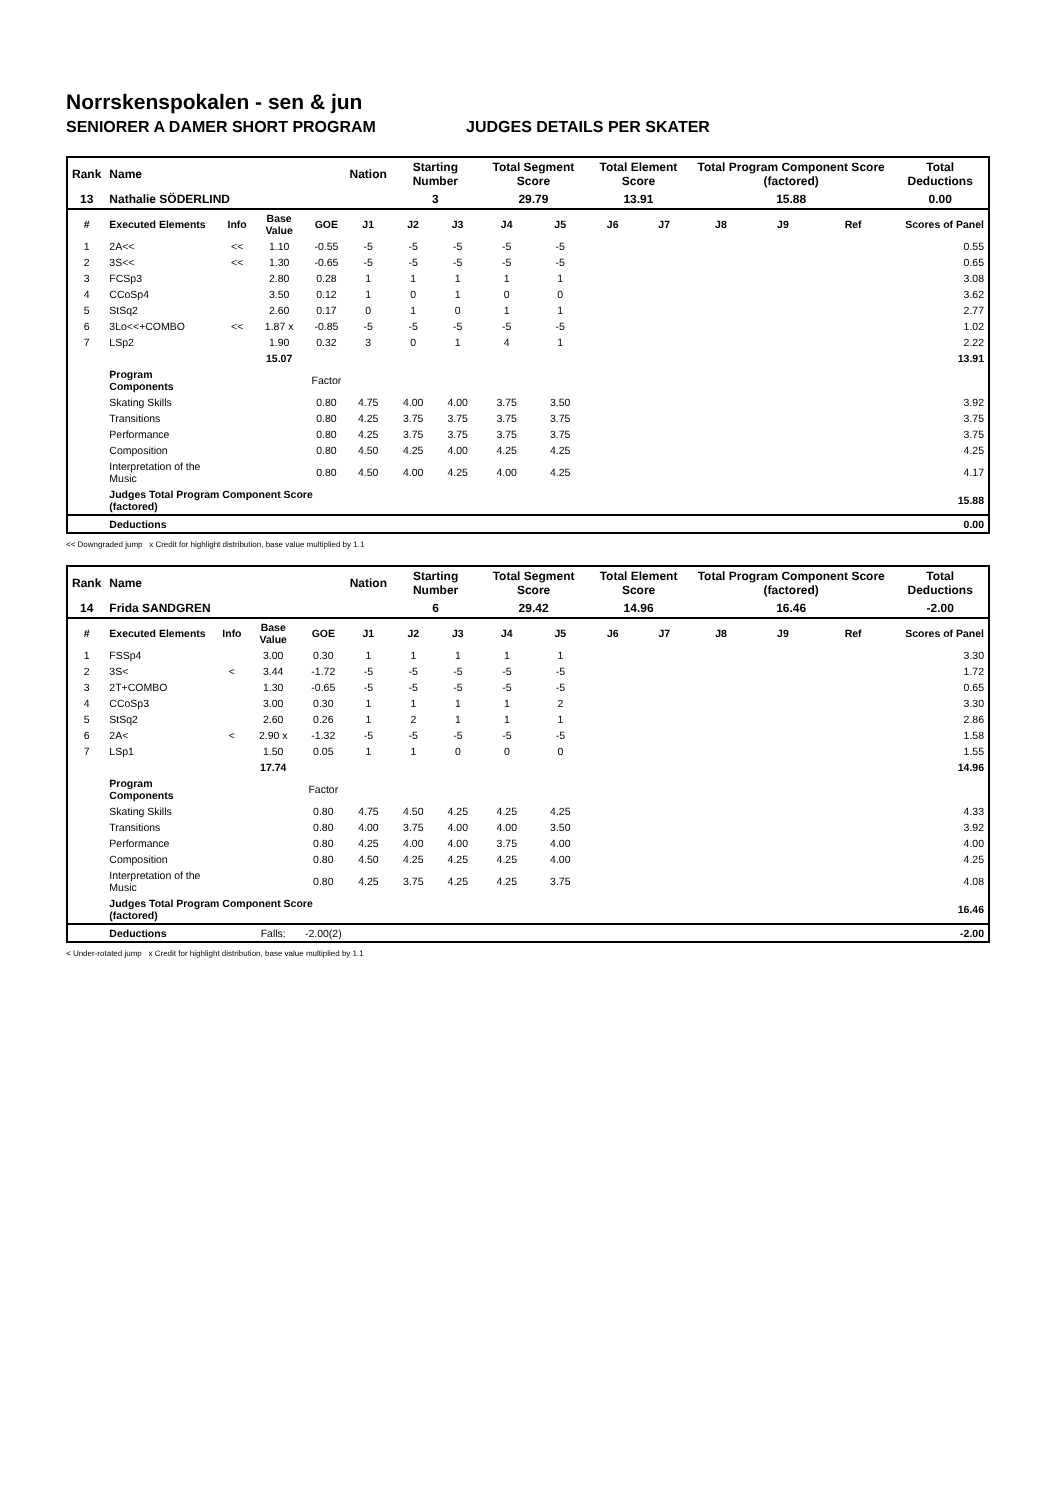Norrskenspokalen - sen & jun
SENIORER A DAMER SHORT PROGRAM JUDGES DETAILS PER SKATER
| Rank | Name | | | | Nation | Starting Number | | Total Segment Score | | Total Element Score | | Total Program Component Score (factored) | | | Total Deductions |
| 13 | Nathalie SÖDERLIND | | | | | 3 | | 29.79 | | 13.91 | | 15.88 | | | 0.00 |
| # | Executed Elements | Info | Base Value | GOE | J1 | J2 | J3 | J4 | J5 | J6 | J7 | J8 | J9 | Ref | Scores of Panel |
| 1 | 2A<< | << | 1.10 | -0.55 | -5 | -5 | -5 | -5 | -5 | | | | | | 0.55 |
| 2 | 3S<< | << | 1.30 | -0.65 | -5 | -5 | -5 | -5 | -5 | | | | | | 0.65 |
| 3 | FCSp3 | | 2.80 | 0.28 | 1 | 1 | 1 | 1 | 1 | | | | | | 3.08 |
| 4 | CCoSp4 | | 3.50 | 0.12 | 1 | 0 | 1 | 0 | 0 | | | | | | 3.62 |
| 5 | StSq2 | | 2.60 | 0.17 | 0 | 1 | 0 | 1 | 1 | | | | | | 2.77 |
| 6 | 3Lo<<+COMBO | << | 1.87 x | -0.85 | -5 | -5 | -5 | -5 | -5 | | | | | | 1.02 |
| 7 | LSp2 | | 1.90 | 0.32 | 3 | 0 | 1 | 4 | 1 | | | | | | 2.22 |
| | | | 15.07 | | | | | | | | | | | | 13.91 |
| | Program Components | | | Factor | | | | | | | | | | | |
| | Skating Skills | | | 0.80 | 4.75 | 4.00 | 4.00 | 3.75 | 3.50 | | | | | | 3.92 |
| | Transitions | | | 0.80 | 4.25 | 3.75 | 3.75 | 3.75 | 3.75 | | | | | | 3.75 |
| | Performance | | | 0.80 | 4.25 | 3.75 | 3.75 | 3.75 | 3.75 | | | | | | 3.75 |
| | Composition | | | 0.80 | 4.50 | 4.25 | 4.00 | 4.25 | 4.25 | | | | | | 4.25 |
| | Interpretation of the Music | | | 0.80 | 4.50 | 4.00 | 4.25 | 4.00 | 4.25 | | | | | | 4.17 |
| | Judges Total Program Component Score (factored) | | | | | | | | | | | | | | 15.88 |
| | Deductions | | | | | | | | | | | | | | 0.00 |
<< Downgraded jump x Credit for highlight distribution, base value multiplied by 1.1
| Rank | Name | | | | Nation | Starting Number | | Total Segment Score | | Total Element Score | | Total Program Component Score (factored) | | | Total Deductions |
| 14 | Frida SANDGREN | | | | | 6 | | 29.42 | | 14.96 | | 16.46 | | | -2.00 |
| # | Executed Elements | Info | Base Value | GOE | J1 | J2 | J3 | J4 | J5 | J6 | J7 | J8 | J9 | Ref | Scores of Panel |
| 1 | FSSp4 | | 3.00 | 0.30 | 1 | 1 | 1 | 1 | 1 | | | | | | 3.30 |
| 2 | 3S< | < | 3.44 | -1.72 | -5 | -5 | -5 | -5 | -5 | | | | | | 1.72 |
| 3 | 2T+COMBO | | 1.30 | -0.65 | -5 | -5 | -5 | -5 | -5 | | | | | | 0.65 |
| 4 | CCoSp3 | | 3.00 | 0.30 | 1 | 1 | 1 | 1 | 2 | | | | | | 3.30 |
| 5 | StSq2 | | 2.60 | 0.26 | 1 | 2 | 1 | 1 | 1 | | | | | | 2.86 |
| 6 | 2A< | < | 2.90 x | -1.32 | -5 | -5 | -5 | -5 | -5 | | | | | | 1.58 |
| 7 | LSp1 | | 1.50 | 0.05 | 1 | 1 | 0 | 0 | 0 | | | | | | 1.55 |
| | | | 17.74 | | | | | | | | | | | | 14.96 |
| | Program Components | | | Factor | | | | | | | | | | | |
| | Skating Skills | | | 0.80 | 4.75 | 4.50 | 4.25 | 4.25 | 4.25 | | | | | | 4.33 |
| | Transitions | | | 0.80 | 4.00 | 3.75 | 4.00 | 4.00 | 3.50 | | | | | | 3.92 |
| | Performance | | | 0.80 | 4.25 | 4.00 | 4.00 | 3.75 | 4.00 | | | | | | 4.00 |
| | Composition | | | 0.80 | 4.50 | 4.25 | 4.25 | 4.25 | 4.00 | | | | | | 4.25 |
| | Interpretation of the Music | | | 0.80 | 4.25 | 3.75 | 4.25 | 4.25 | 3.75 | | | | | | 4.08 |
| | Judges Total Program Component Score (factored) | | | | | | | | | | | | | | 16.46 |
| | Deductions | | Falls: | -2.00(2) | | | | | | | | | | | -2.00 |
< Under-rotated jump x Credit for highlight distribution, base value multiplied by 1.1